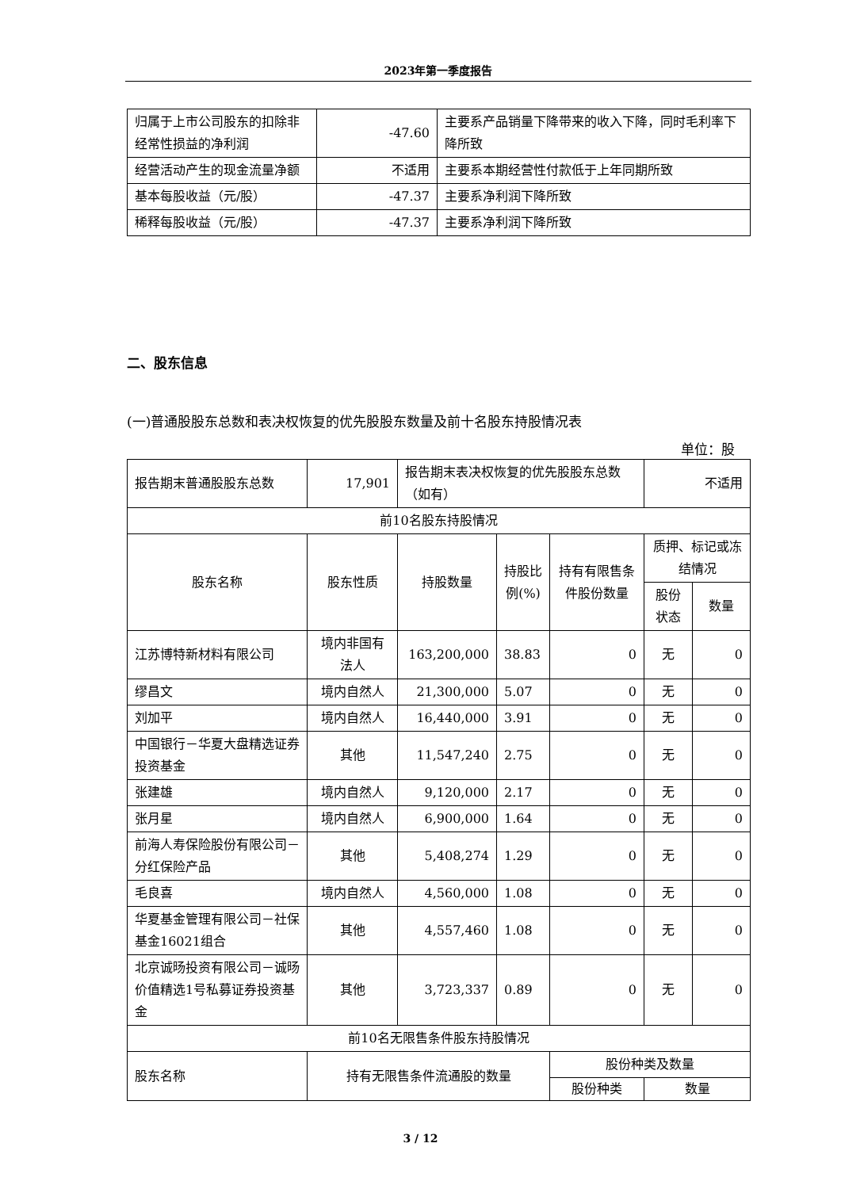2023年第一季度报告
| 归属于上市公司股东的扣除非经常性损益的净利润 | -47.60 | 主要系产品销量下降带来的收入下降，同时毛利率下降所致 |
| 经营活动产生的现金流量净额 | 不适用 | 主要系本期经营性付款低于上年同期所致 |
| 基本每股收益（元/股） | -47.37 | 主要系净利润下降所致 |
| 稀释每股收益（元/股） | -47.37 | 主要系净利润下降所致 |
二、股东信息
(一)普通股股东总数和表决权恢复的优先股股东数量及前十名股东持股情况表
单位：股
| 报告期末普通股股东总数 | 17,901 | 报告期末表决权恢复的优先股股东总数（如有） | | | 不适用 | |
| 前10名股东持股情况 | | | | | | |
| 股东名称 | 股东性质 | 持股数量 | 持股比例(%) | 持有有限售条件股份数量 | 质押、标记或冻结情况 | |
| | | | | | 股份状态 | 数量 |
| 江苏博特新材料有限公司 | 境内非国有法人 | 163,200,000 | 38.83 | 0 | 无 | 0 |
| 缪昌文 | 境内自然人 | 21,300,000 | 5.07 | 0 | 无 | 0 |
| 刘加平 | 境内自然人 | 16,440,000 | 3.91 | 0 | 无 | 0 |
| 中国银行－华夏大盘精选证券投资基金 | 其他 | 11,547,240 | 2.75 | 0 | 无 | 0 |
| 张建雄 | 境内自然人 | 9,120,000 | 2.17 | 0 | 无 | 0 |
| 张月星 | 境内自然人 | 6,900,000 | 1.64 | 0 | 无 | 0 |
| 前海人寿保险股份有限公司－分红保险产品 | 其他 | 5,408,274 | 1.29 | 0 | 无 | 0 |
| 毛良喜 | 境内自然人 | 4,560,000 | 1.08 | 0 | 无 | 0 |
| 华夏基金管理有限公司－社保基金16021组合 | 其他 | 4,557,460 | 1.08 | 0 | 无 | 0 |
| 北京诚旸投资有限公司－诚旸价值精选1号私募证券投资基金 | 其他 | 3,723,337 | 0.89 | 0 | 无 | 0 |
| 前10名无限售条件股东持股情况 | | | | | | |
| 股东名称 | 持有无限售条件流通股的数量 | | | 股份种类及数量 | | |
| | | | | 股份种类 | 数量 | |
3 / 12